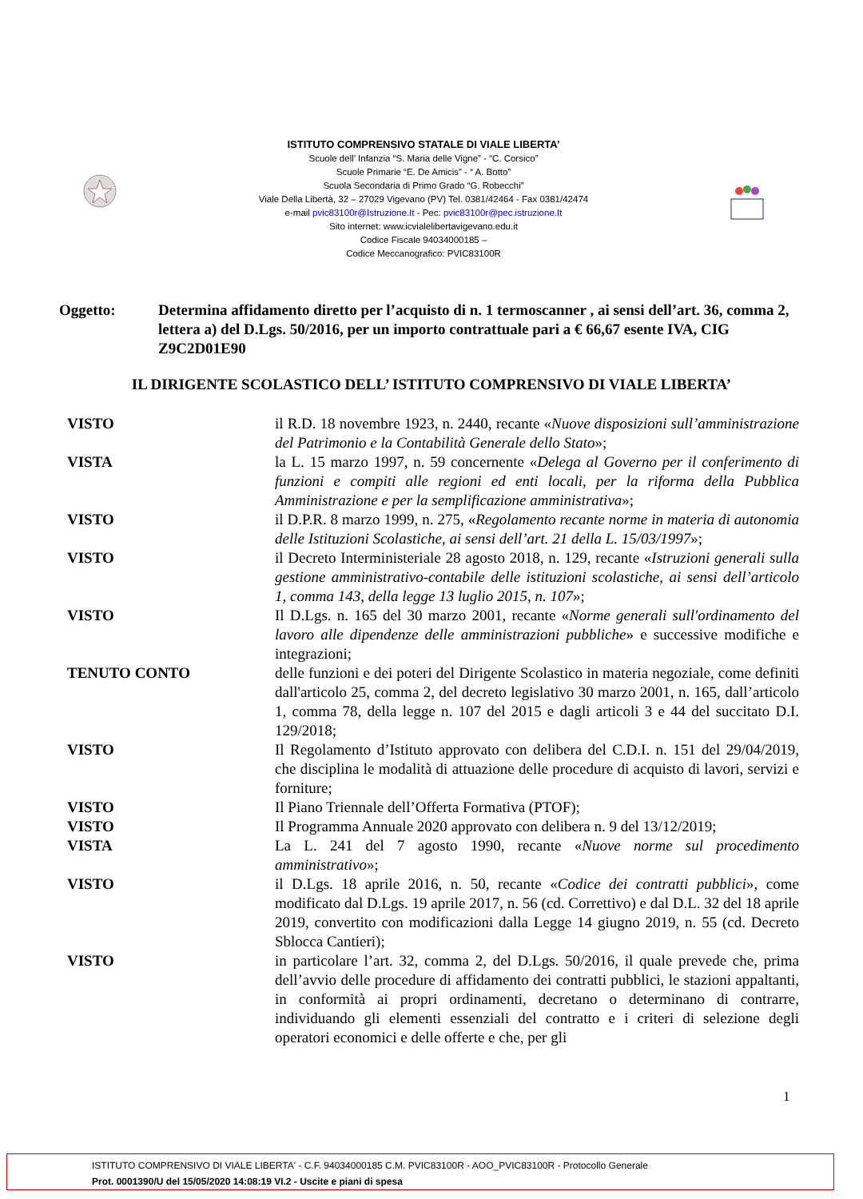ISTITUTO COMPRENSIVO STATALE DI VIALE LIBERTA’
Scuole dell’ Infanzia “S. Maria delle Vigne” - “C. Corsico”
Scuole Primarie “E. De Amicis” - “ A. Botto”
Scuola Secondaria di Primo Grado “G. Robecchi”
Viale Della Libertà, 32 – 27029 Vigevano (PV) Tel. 0381/42464 - Fax 0381/42474
e-mail pvic83100r@Istruzione.It - Pec: pvic83100r@pec.istruzione.It
Sito internet: www.icvialelibertavigevano.edu.it
Codice Fiscale 94034000185 –
Codice Meccanografico: PVIC83100R
Oggetto: Determina affidamento diretto per l’acquisto di n. 1 termoscanner , ai sensi dell’art. 36, comma 2, lettera a) del D.Lgs. 50/2016, per un importo contrattuale pari a € 66,67 esente IVA, CIG Z9C2D01E90
IL DIRIGENTE SCOLASTICO DELL’ ISTITUTO COMPRENSIVO DI VIALE LIBERTA’
VISTO il R.D. 18 novembre 1923, n. 2440, recante «Nuove disposizioni sull’amministrazione del Patrimonio e la Contabilità Generale dello Stato»;
VISTA la L. 15 marzo 1997, n. 59 concernente «Delega al Governo per il conferimento di funzioni e compiti alle regioni ed enti locali, per la riforma della Pubblica Amministrazione e per la semplificazione amministrativa»;
VISTO il D.P.R. 8 marzo 1999, n. 275, «Regolamento recante norme in materia di autonomia delle Istituzioni Scolastiche, ai sensi dell’art. 21 della L. 15/03/1997»;
VISTO il Decreto Interministeriale 28 agosto 2018, n. 129, recante «Istruzioni generali sulla gestione amministrativo-contabile delle istituzioni scolastiche, ai sensi dell’articolo 1, comma 143, della legge 13 luglio 2015, n. 107»;
VISTO Il D.Lgs. n. 165 del 30 marzo 2001, recante «Norme generali sull'ordinamento del lavoro alle dipendenze delle amministrazioni pubbliche» e successive modifiche e integrazioni;
TENUTO CONTO delle funzioni e dei poteri del Dirigente Scolastico in materia negoziale, come definiti dall'articolo 25, comma 2, del decreto legislativo 30 marzo 2001, n. 165, dall’articolo 1, comma 78, della legge n. 107 del 2015 e dagli articoli 3 e 44 del succitato D.I. 129/2018;
VISTO Il Regolamento d’Istituto approvato con delibera del C.D.I. n. 151 del 29/04/2019, che disciplina le modalità di attuazione delle procedure di acquisto di lavori, servizi e forniture;
VISTO Il Piano Triennale dell’Offerta Formativa (PTOF);
VISTO Il Programma Annuale 2020 approvato con delibera n. 9 del 13/12/2019;
VISTA La L. 241 del 7 agosto 1990, recante «Nuove norme sul procedimento amministrativo»;
VISTO il D.Lgs. 18 aprile 2016, n. 50, recante «Codice dei contratti pubblici», come modificato dal D.Lgs. 19 aprile 2017, n. 56 (cd. Correttivo) e dal D.L. 32 del 18 aprile 2019, convertito con modificazioni dalla Legge 14 giugno 2019, n. 55 (cd. Decreto Sblocca Cantieri);
VISTO in particolare l’art. 32, comma 2, del D.Lgs. 50/2016, il quale prevede che, prima dell’avvio delle procedure di affidamento dei contratti pubblici, le stazioni appaltanti, in conformità ai propri ordinamenti, decretano o determinano di contrarre, individuando gli elementi essenziali del contratto e i criteri di selezione degli operatori economici e delle offerte e che, per gli
1
ISTITUTO COMPRENSIVO DI VIALE LIBERTA' - C.F. 94034000185 C.M. PVIC83100R - AOO_PVIC83100R - Protocollo Generale
Prot. 0001390/U del 15/05/2020 14:08:19 VI.2 - Uscite e piani di spesa